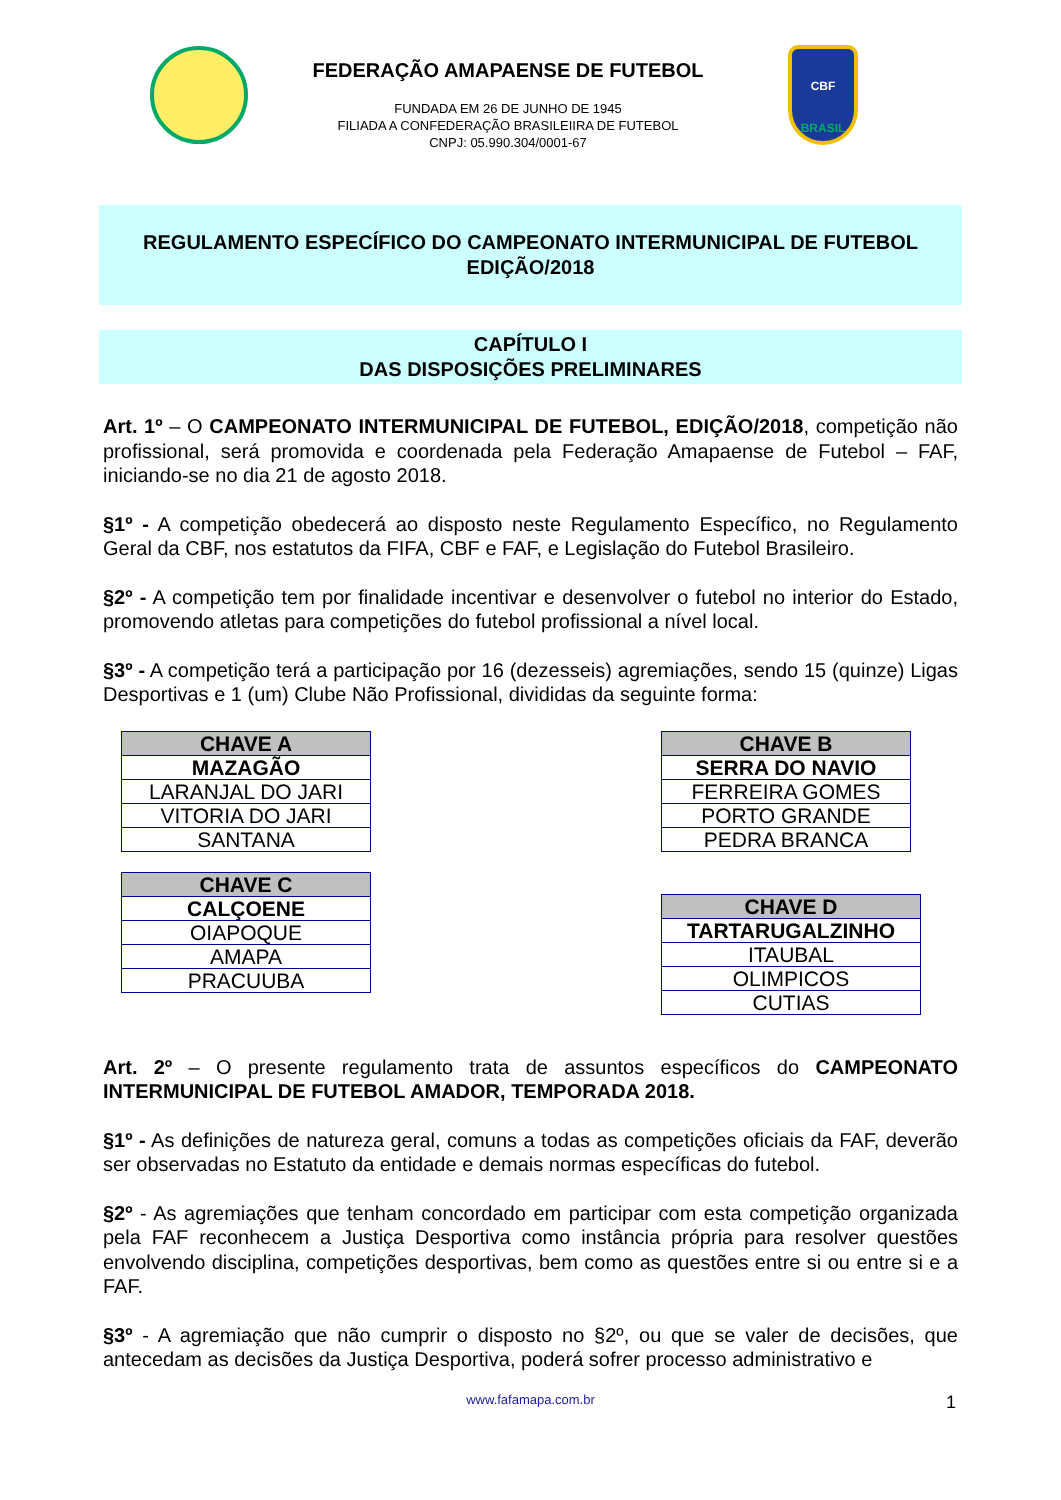FEDERAÇÃO AMAPAENSE DE FUTEBOL
FUNDADA EM 26 DE JUNHO DE 1945
FILIADA A CONFEDERAÇÃO BRASILEIIRA DE FUTEBOL
CNPJ: 05.990.304/0001-67
CBF
BRASIL
REGULAMENTO ESPECÍFICO DO CAMPEONATO INTERMUNICIPAL DE FUTEBOL
EDIÇÃO/2018
CAPÍTULO I
DAS DISPOSIÇÕES PRELIMINARES
Art. 1º – O CAMPEONATO INTERMUNICIPAL DE FUTEBOL, EDIÇÃO/2018, competição não profissional, será promovida e coordenada pela Federação Amapaense de Futebol – FAF, iniciando-se no dia 21 de agosto 2018.
§1º - A competição obedecerá ao disposto neste Regulamento Específico, no Regulamento Geral da CBF, nos estatutos da FIFA, CBF e FAF, e Legislação do Futebol Brasileiro.
§2º - A competição tem por finalidade incentivar e desenvolver o futebol no interior do Estado, promovendo atletas para competições do futebol profissional a nível local.
§3º - A competição terá a participação por 16 (dezesseis) agremiações, sendo 15 (quinze) Ligas Desportivas e 1 (um) Clube Não Profissional, divididas da seguinte forma:
| CHAVE A |
| --- |
| MAZAGÃO |
| LARANJAL DO JARI |
| VITORIA DO JARI |
| SANTANA |
| CHAVE C |
| --- |
| CALÇOENE |
| OIAPOQUE |
| AMAPA |
| PRACUUBA |
| CHAVE B |
| --- |
| SERRA DO NAVIO |
| FERREIRA GOMES |
| PORTO GRANDE |
| PEDRA BRANCA |
| CHAVE D |
| --- |
| TARTARUGALZINHO |
| ITAUBAL |
| OLIMPICOS |
| CUTIAS |
Art. 2º – O presente regulamento trata de assuntos específicos do CAMPEONATO INTERMUNICIPAL DE FUTEBOL AMADOR, TEMPORADA 2018.
§1º - As definições de natureza geral, comuns a todas as competições oficiais da FAF, deverão ser observadas no Estatuto da entidade e demais normas específicas do futebol.
§2º - As agremiações que tenham concordado em participar com esta competição organizada pela FAF reconhecem a Justiça Desportiva como instância própria para resolver questões envolvendo disciplina, competições desportivas, bem como as questões entre si ou entre si e a FAF.
§3º - A agremiação que não cumprir o disposto no §2º, ou que se valer de decisões, que antecedam as decisões da Justiça Desportiva, poderá sofrer processo administrativo e
www.fafamapa.com.br 1